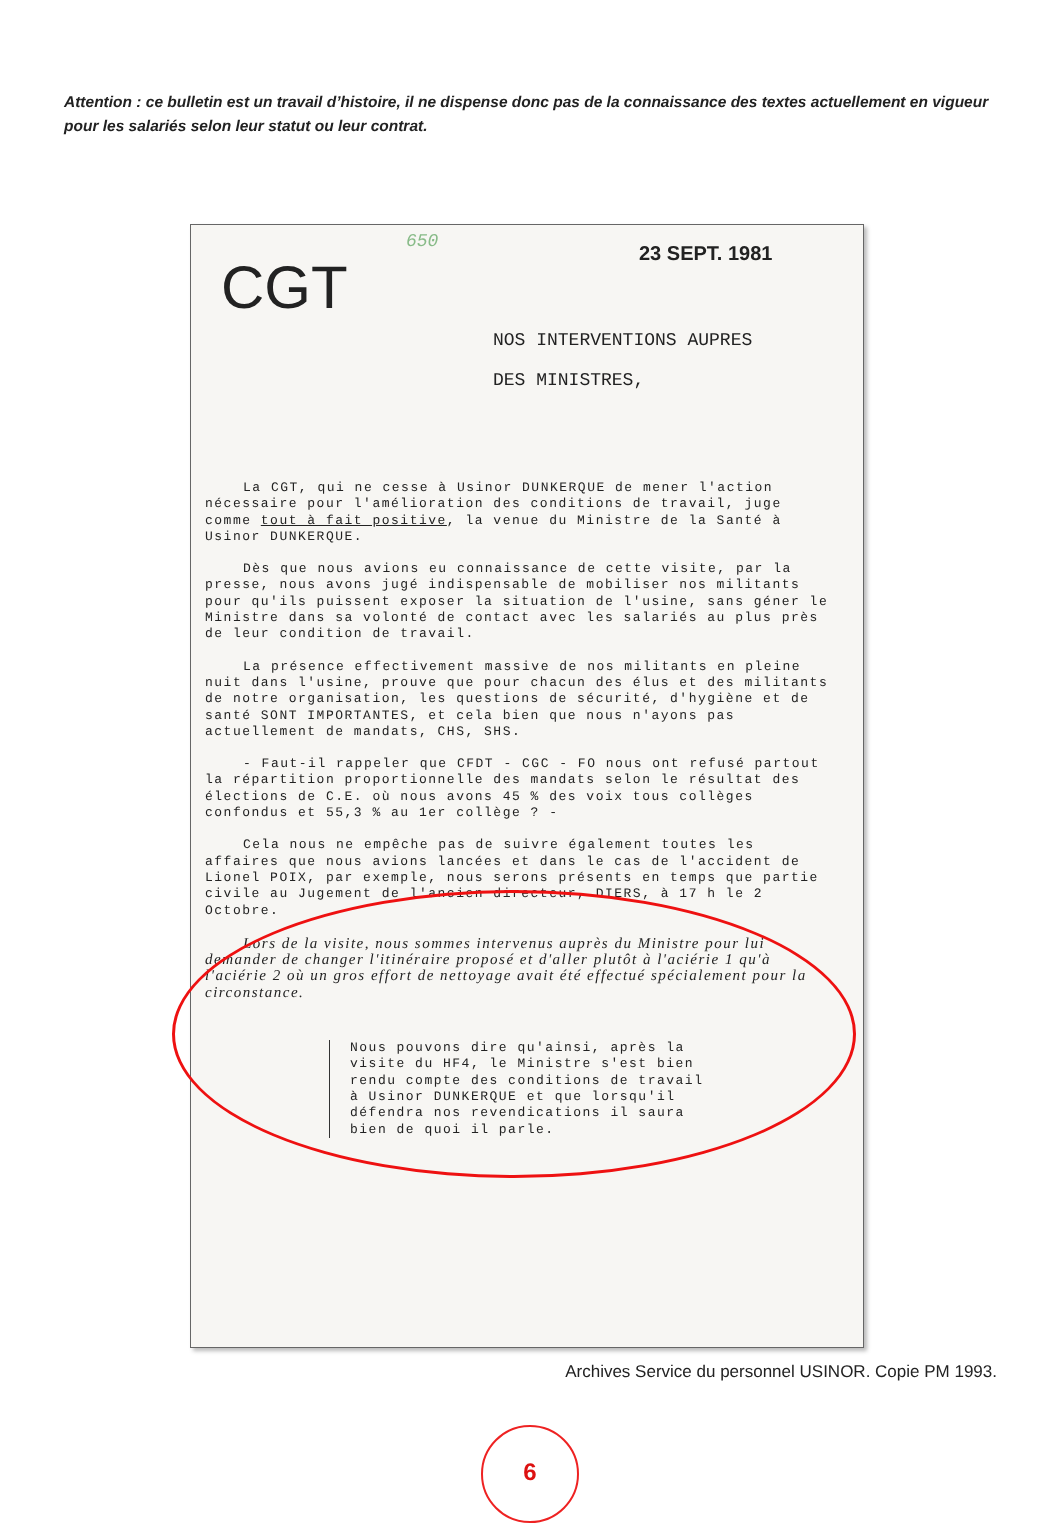Attention : ce bulletin est un travail d’histoire, il ne dispense donc pas de la connaissance des textes actuellement en vigueur pour les salariés selon leur statut ou leur contrat.
650
23 SEPT. 1981
CGT
NOS INTERVENTIONS AUPRES
DES MINISTRES,
La CGT, qui ne cesse à Usinor DUNKERQUE de mener l'action nécessaire pour l'amélioration des conditions de travail, juge comme tout à fait positive, la venue du Ministre de la Santé à Usinor DUNKERQUE.
Dès que nous avions eu connaissance de cette visite, par la presse, nous avons jugé indispensable de mobiliser nos militants pour qu'ils puissent exposer la situation de l'usine, sans géner le Ministre dans sa volonté de contact avec les salariés au plus près de leur condition de travail.
La présence effectivement massive de nos militants en pleine nuit dans l'usine, prouve que pour chacun des élus et des militants de notre organisation, les questions de sécurité, d'hygiène et de santé SONT IMPORTANTES, et cela bien que nous n'ayons pas actuellement de mandats, CHS, SHS.
- Faut-il rappeler que CFDT - CGC - FO nous ont refusé partout la répartition proportionnelle des mandats selon le résultat des élections de C.E. où nous avons 45 % des voix tous collèges confondus et 55,3 % au 1er collège ? -
Cela nous ne empêche pas de suivre également toutes les affaires que nous avions lancées et dans le cas de l'accident de Lionel POIX, par exemple, nous serons présents en temps que partie civile au Jugement de l'ancien directeur, DIERS, à 17 h le 2 Octobre.
Lors de la visite, nous sommes intervenus auprès du Ministre pour lui demander de changer l'itinéraire proposé et d'aller plutôt à l'aciérie 1 qu'à l'aciérie 2 où un gros effort de nettoyage avait été effectué spécialement pour la circonstance.
Nous pouvons dire qu'ainsi, après la visite du HF4, le Ministre s'est bien rendu compte des conditions de travail à Usinor DUNKERQUE et que lorsqu'il défendra nos revendications il saura bien de quoi il parle.
Archives Service du personnel USINOR. Copie PM 1993.
6